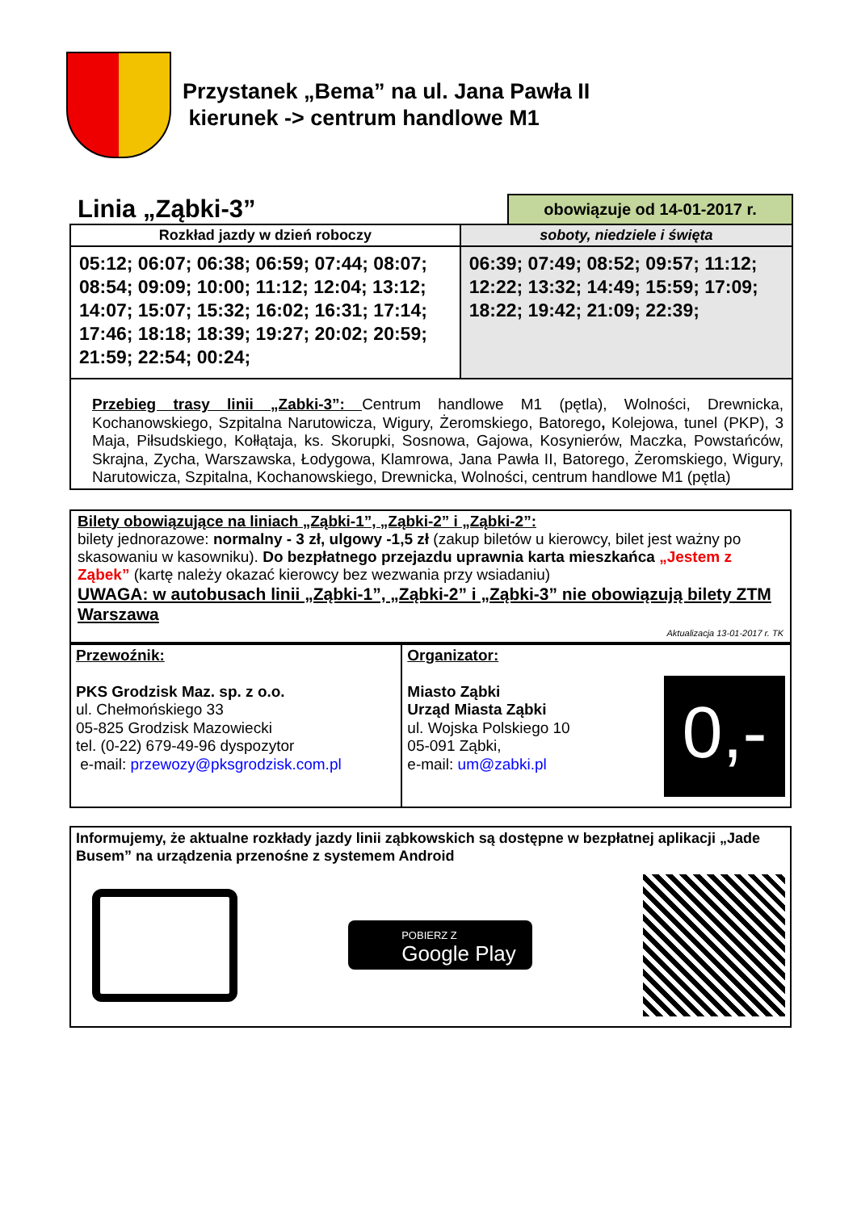Przystanek „Bema” na ul. Jana Pawła II
kierunek -> centrum handlowe M1
Linia „Ząbki-3”
obowiązuje od 14-01-2017 r.
| Rozkład jazdy w dzień roboczy | soboty, niedziele i święta |
| --- | --- |
| 05:12; 06:07; 06:38; 06:59; 07:44; 08:07; 08:54; 09:09; 10:00; 11:12; 12:04; 13:12; 14:07; 15:07; 15:32; 16:02; 16:31; 17:14; 17:46; 18:18; 18:39; 19:27; 20:02; 20:59; 21:59; 22:54; 00:24; | 06:39; 07:49; 08:52; 09:57; 11:12; 12:22; 13:32; 14:49; 15:59; 17:09; 18:22; 19:42; 21:09; 22:39; |
| Przebieg trasy linii „Zabki-3”: Centrum handlowe M1 (pętla), Wolności, Drewnicka, Kochanowskiego, Szpitalna Narutowicza, Wigury, Żeromskiego, Batorego , Kolejowa, tunel (PKP), 3 Maja, Piłsudskiego, Kołłątaja, ks. Skorupki, Sosnowa, Gajowa, Kosynierów, Maczka, Powstańców, Skrajna, Zycha, Warszawska, Łodygowa, Klamrowa, Jana Pawła II, Batorego, Żeromskiego, Wigury, Narutowicza, Szpitalna, Kochanowskiego, Drewnicka, Wolności, centrum handlowe M1 (pętla) | |
Bilety obowiązujące na liniach „Ząbki-1”, „Ząbki-2” i „Ząbki-2”:
bilety jednorazowe: normalny - 3 zł, ulgowy -1,5 zł (zakup biletów u kierowcy, bilet jest ważny po skasowaniu w kasowniku). Do bezpłatnego przejazdu uprawnia karta mieszkańca „Jestem z Ząbek” (kartę należy okazać kierowcy bez wezwania przy wsiadaniu)
UWAGA: w autobusach linii „Ząbki-1”, „Ząbki-2” i „Ząbki-3” nie obowiązują bilety ZTM Warszawa
Aktualizacja 13-01-2017 r. TK
| Przewoźnik: PKS Grodzisk Maz. sp. z o.o. ul. Chełmońskiego 33 05-825 Grodzisk Mazowiecki tel. (0-22) 679-49-96 dyspozytor e-mail: przewozy@pksgrodzisk.com.pl | Organizator: Miasto Ząbki Urząd Miasta Ząbki ul. Wojska Polskiego 10 05-091 Ząbki, e-mail: um@zabki.pl 0,- |
Informujemy, że aktualne rozkłady jazdy linii ząbkowskich są dostępne w bezpłatnej aplikacji „Jade Busem” na urządzenia przenośne z systemem Android
POBIERZ Z
Google Play